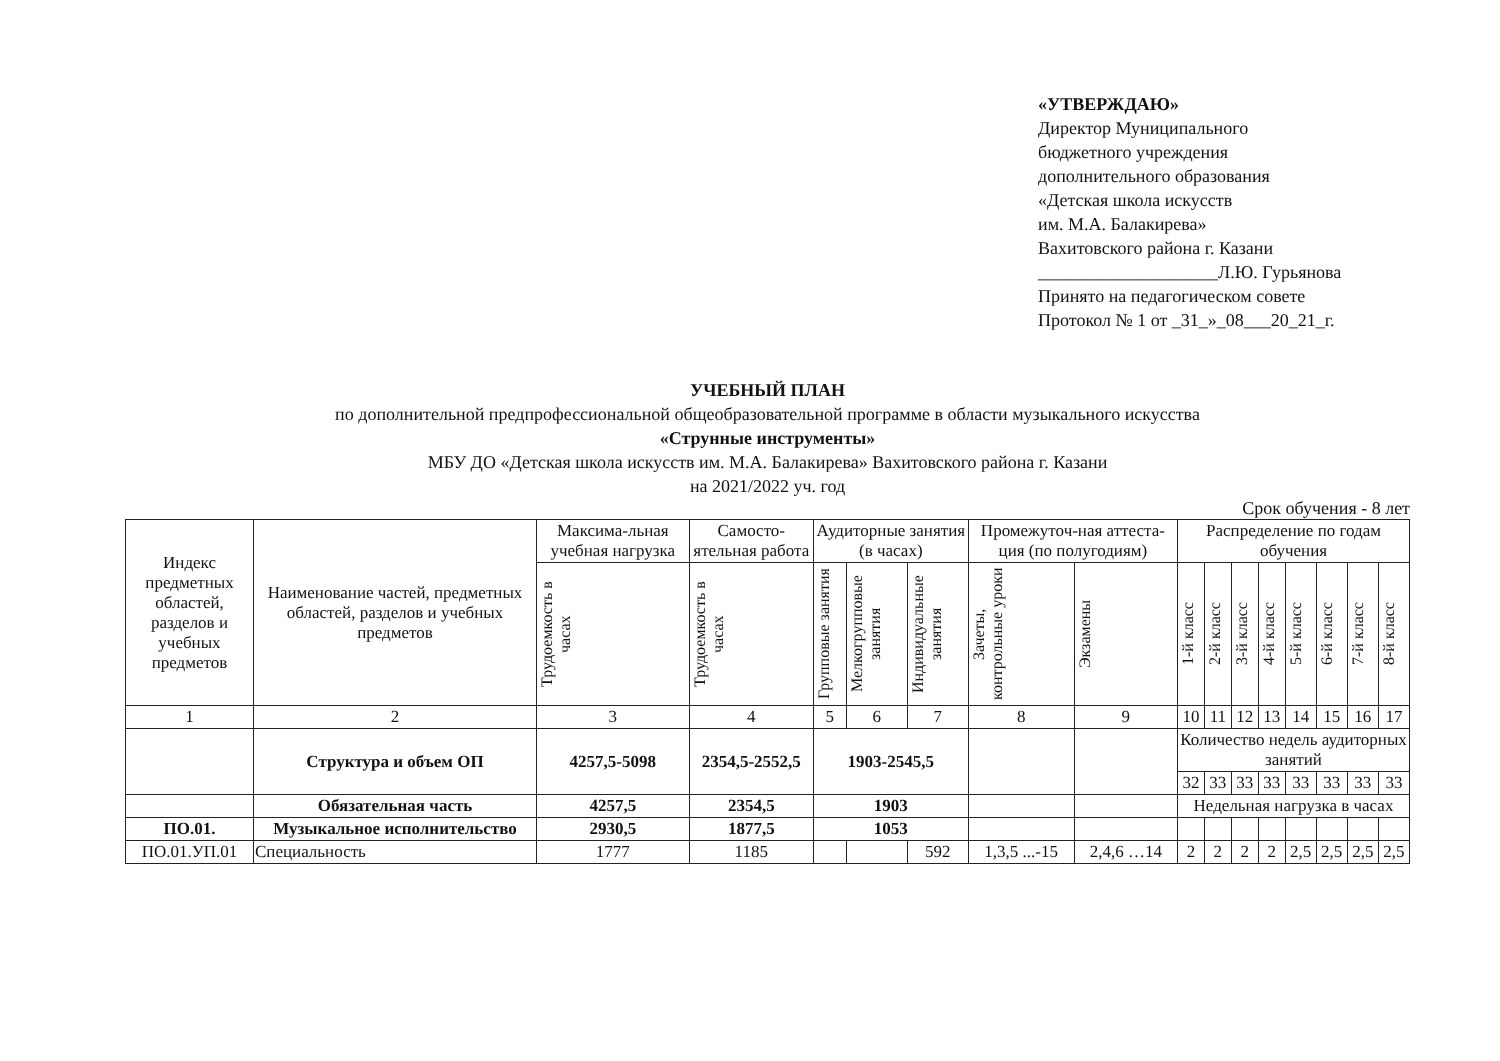«УТВЕРЖДАЮ»
Директор Муниципального
бюджетного учреждения
дополнительного образования
«Детская школа искусств
им. М.А. Балакирева»
Вахитовского района г. Казани
____________________Л.Ю. Гурьянова
Принято на педагогическом совете
Протокол № 1 от _31_»_08___20_21_г.
УЧЕБНЫЙ ПЛАН
по дополнительной предпрофессиональной общеобразовательной программе в области музыкального искусства
«Струнные инструменты»
МБУ ДО «Детская школа искусств им. М.А. Балакирева» Вахитовского района г. Казани
на 2021/2022 уч. год
Срок обучения - 8 лет
| Индекс предметных областей, разделов и учебных предметов | Наименование частей, предметных областей, разделов и учебных предметов | Максима-льная учебная нагрузка | Самосто-ятельная работа | Аудиторные занятия (в часах) | | | Промежуточ-ная аттеста-ция (по полугодиям) | | Распределение по годам обучения | | | | | | | |
| --- | --- | --- | --- | --- | --- | --- | --- | --- | --- | --- | --- | --- | --- | --- | --- | --- |
| | | Трудоемкость в часах | Трудоемкость в часах | Групповые занятия | Мелкогрупповые занятия | Индивидуальные занятия | Зачеты, контрольные уроки | Экзамены | 1-й класс | 2-й класс | 3-й класс | 4-й класс | 5-й класс | 6-й класс | 7-й класс | 8-й класс |
| 1 | 2 | 3 | 4 | 5 | 6 | 7 | 8 | 9 | 10 | 11 | 12 | 13 | 14 | 15 | 16 | 17 |
| | Структура и объем ОП | 4257,5-5098 | 2354,5-2552,5 | 1903-2545,5 | | | | | Количество недель аудиторных занятий | | | | | | | |
| | | | | | | | | | 32 | 33 | 33 | 33 | 33 | 33 | 33 | 33 |
| | Обязательная часть | 4257,5 | 2354,5 | 1903 | | | | | Недельная нагрузка в часах | | | | | | | |
| ПО.01. | Музыкальное исполнительство | 2930,5 | 1877,5 | 1053 | | | | | | | | | | | | |
| ПО.01.УП.01 | Специальность | 1777 | 1185 | | | 592 | 1,3,5 ...-15 | 2,4,6 …14 | 2 | 2 | 2 | 2 | 2,5 | 2,5 | 2,5 | 2,5 |